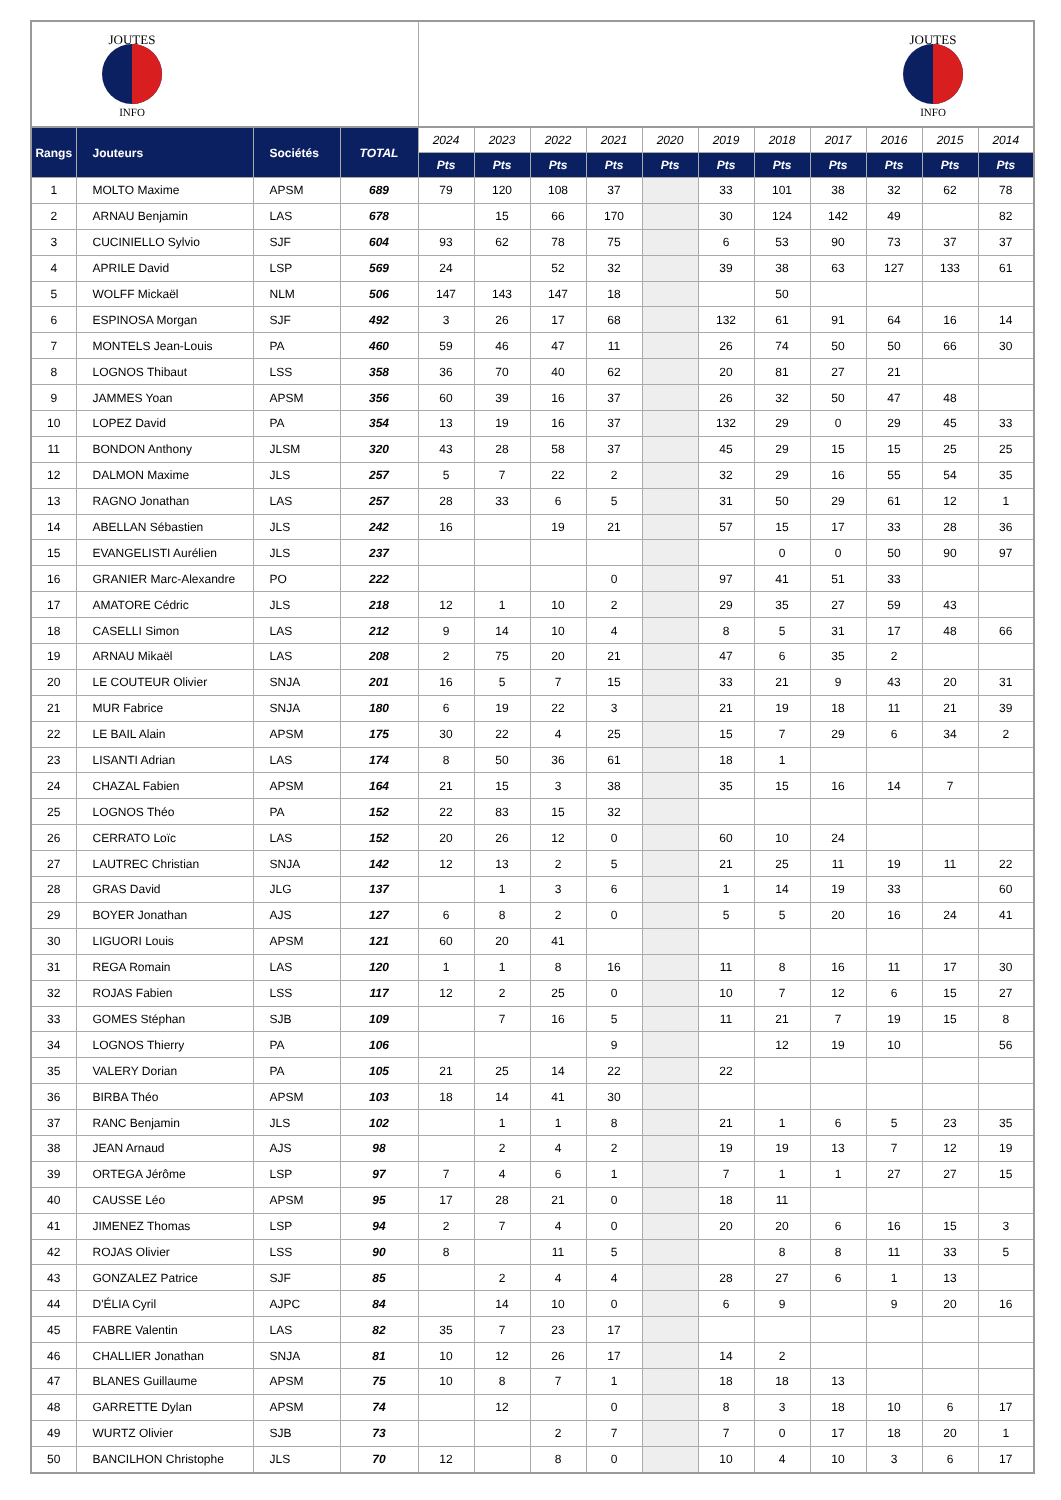| JOUTES INFO | | | | JOUTES INFO | | | | | | | | | | |
| Rangs | Jouteurs | Sociétés | TOTAL | 2024 | 2023 | 2022 | 2021 | 2020 | 2019 | 2018 | 2017 | 2016 | 2015 | 2014 |
| | | | | Pts | Pts | Pts | Pts | Pts | Pts | Pts | Pts | Pts | Pts | Pts |
| 1 | MOLTO Maxime | APSM | 689 | 79 | 120 | 108 | 37 | | 33 | 101 | 38 | 32 | 62 | 78 |
| 2 | ARNAU Benjamin | LAS | 678 | | 15 | 66 | 170 | | 30 | 124 | 142 | 49 | | 82 |
| 3 | CUCINIELLO Sylvio | SJF | 604 | 93 | 62 | 78 | 75 | | 6 | 53 | 90 | 73 | 37 | 37 |
| 4 | APRILE David | LSP | 569 | 24 | | 52 | 32 | | 39 | 38 | 63 | 127 | 133 | 61 |
| 5 | WOLFF Mickaël | NLM | 506 | 147 | 143 | 147 | 18 | | | 50 | | | | |
| 6 | ESPINOSA Morgan | SJF | 492 | 3 | 26 | 17 | 68 | | 132 | 61 | 91 | 64 | 16 | 14 |
| 7 | MONTELS Jean-Louis | PA | 460 | 59 | 46 | 47 | 11 | | 26 | 74 | 50 | 50 | 66 | 30 |
| 8 | LOGNOS Thibaut | LSS | 358 | 36 | 70 | 40 | 62 | | 20 | 81 | 27 | 21 | | |
| 9 | JAMMES Yoan | APSM | 356 | 60 | 39 | 16 | 37 | | 26 | 32 | 50 | 47 | 48 | |
| 10 | LOPEZ David | PA | 354 | 13 | 19 | 16 | 37 | | 132 | 29 | 0 | 29 | 45 | 33 |
| 11 | BONDON Anthony | JLSM | 320 | 43 | 28 | 58 | 37 | | 45 | 29 | 15 | 15 | 25 | 25 |
| 12 | DALMON Maxime | JLS | 257 | 5 | 7 | 22 | 2 | | 32 | 29 | 16 | 55 | 54 | 35 |
| 13 | RAGNO Jonathan | LAS | 257 | 28 | 33 | 6 | 5 | | 31 | 50 | 29 | 61 | 12 | 1 |
| 14 | ABELLAN Sébastien | JLS | 242 | 16 | | 19 | 21 | | 57 | 15 | 17 | 33 | 28 | 36 |
| 15 | EVANGELISTI Aurélien | JLS | 237 | | | | | | | 0 | 0 | 50 | 90 | 97 |
| 16 | GRANIER Marc-Alexandre | PO | 222 | | | | 0 | | 97 | 41 | 51 | 33 | | |
| 17 | AMATORE Cédric | JLS | 218 | 12 | 1 | 10 | 2 | | 29 | 35 | 27 | 59 | 43 | |
| 18 | CASELLI Simon | LAS | 212 | 9 | 14 | 10 | 4 | | 8 | 5 | 31 | 17 | 48 | 66 |
| 19 | ARNAU Mikaël | LAS | 208 | 2 | 75 | 20 | 21 | | 47 | 6 | 35 | 2 | | |
| 20 | LE COUTEUR Olivier | SNJA | 201 | 16 | 5 | 7 | 15 | | 33 | 21 | 9 | 43 | 20 | 31 |
| 21 | MUR Fabrice | SNJA | 180 | 6 | 19 | 22 | 3 | | 21 | 19 | 18 | 11 | 21 | 39 |
| 22 | LE BAIL Alain | APSM | 175 | 30 | 22 | 4 | 25 | | 15 | 7 | 29 | 6 | 34 | 2 |
| 23 | LISANTI Adrian | LAS | 174 | 8 | 50 | 36 | 61 | | 18 | 1 | | | | |
| 24 | CHAZAL Fabien | APSM | 164 | 21 | 15 | 3 | 38 | | 35 | 15 | 16 | 14 | 7 | |
| 25 | LOGNOS Théo | PA | 152 | 22 | 83 | 15 | 32 | | | | | | | |
| 26 | CERRATO Loïc | LAS | 152 | 20 | 26 | 12 | 0 | | 60 | 10 | 24 | | | |
| 27 | LAUTREC Christian | SNJA | 142 | 12 | 13 | 2 | 5 | | 21 | 25 | 11 | 19 | 11 | 22 |
| 28 | GRAS David | JLG | 137 | | 1 | 3 | 6 | | 1 | 14 | 19 | 33 | | 60 |
| 29 | BOYER Jonathan | AJS | 127 | 6 | 8 | 2 | 0 | | 5 | 5 | 20 | 16 | 24 | 41 |
| 30 | LIGUORI Louis | APSM | 121 | 60 | 20 | 41 | | | | | | | | |
| 31 | REGA Romain | LAS | 120 | 1 | 1 | 8 | 16 | | 11 | 8 | 16 | 11 | 17 | 30 |
| 32 | ROJAS Fabien | LSS | 117 | 12 | 2 | 25 | 0 | | 10 | 7 | 12 | 6 | 15 | 27 |
| 33 | GOMES Stéphan | SJB | 109 | | 7 | 16 | 5 | | 11 | 21 | 7 | 19 | 15 | 8 |
| 34 | LOGNOS Thierry | PA | 106 | | | | 9 | | | 12 | 19 | 10 | | 56 |
| 35 | VALERY Dorian | PA | 105 | 21 | 25 | 14 | 22 | | 22 | | | | | |
| 36 | BIRBA Théo | APSM | 103 | 18 | 14 | 41 | 30 | | | | | | | |
| 37 | RANC Benjamin | JLS | 102 | | 1 | 1 | 8 | | 21 | 1 | 6 | 5 | 23 | 35 |
| 38 | JEAN Arnaud | AJS | 98 | | 2 | 4 | 2 | | 19 | 19 | 13 | 7 | 12 | 19 |
| 39 | ORTEGA Jérôme | LSP | 97 | 7 | 4 | 6 | 1 | | 7 | 1 | 1 | 27 | 27 | 15 |
| 40 | CAUSSE Léo | APSM | 95 | 17 | 28 | 21 | 0 | | 18 | 11 | | | | |
| 41 | JIMENEZ Thomas | LSP | 94 | 2 | 7 | 4 | 0 | | 20 | 20 | 6 | 16 | 15 | 3 |
| 42 | ROJAS Olivier | LSS | 90 | 8 | | 11 | 5 | | | 8 | 8 | 11 | 33 | 5 |
| 43 | GONZALEZ Patrice | SJF | 85 | | 2 | 4 | 4 | | 28 | 27 | 6 | 1 | 13 | |
| 44 | D'ÉLIA Cyril | AJPC | 84 | | 14 | 10 | 0 | | 6 | 9 | | 9 | 20 | 16 |
| 45 | FABRE Valentin | LAS | 82 | 35 | 7 | 23 | 17 | | | | | | | |
| 46 | CHALLIER Jonathan | SNJA | 81 | 10 | 12 | 26 | 17 | | 14 | 2 | | | | |
| 47 | BLANES Guillaume | APSM | 75 | 10 | 8 | 7 | 1 | | 18 | 18 | 13 | | | |
| 48 | GARRETTE Dylan | APSM | 74 | | 12 | | 0 | | 8 | 3 | 18 | 10 | 6 | 17 |
| 49 | WURTZ Olivier | SJB | 73 | | | 2 | 7 | | 7 | 0 | 17 | 18 | 20 | 1 |
| 50 | BANCILHON Christophe | JLS | 70 | 12 | | 8 | 0 | | 10 | 4 | 10 | 3 | 6 | 17 |